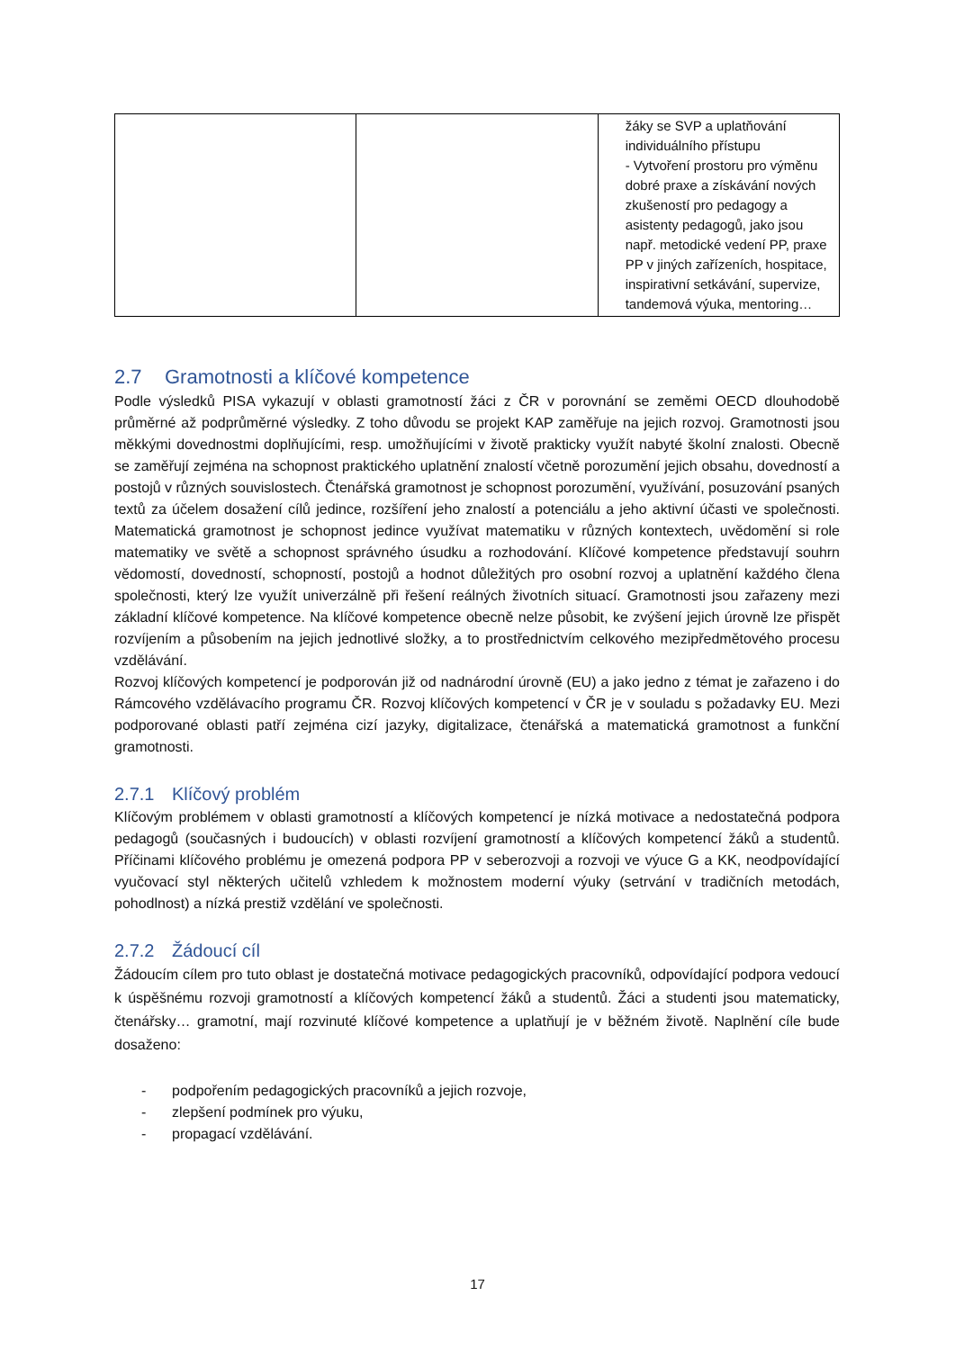| | | žáky se SVP a uplatňování individuálního přístupu - Vytvoření prostoru pro výměnu dobré praxe a získávání nových zkušeností pro pedagogy a asistenty pedagogů, jako jsou např. metodické vedení PP, praxe PP v jiných zařízeních, hospitace, inspirativní setkávání, supervize, tandemová výuka, mentoring… |
2.7 Gramotnosti a klíčové kompetence
Podle výsledků PISA vykazují v oblasti gramotností žáci z ČR v porovnání se zeměmi OECD dlouhodobě průměrné až podprůměrné výsledky. Z toho důvodu se projekt KAP zaměřuje na jejich rozvoj. Gramotnosti jsou měkkými dovednostmi doplňujícími, resp. umožňujícími v životě prakticky využít nabyté školní znalosti. Obecně se zaměřují zejména na schopnost praktického uplatnění znalostí včetně porozumění jejich obsahu, dovedností a postojů v různých souvislostech. Čtenářská gramotnost je schopnost porozumění, využívání, posuzování psaných textů za účelem dosažení cílů jedince, rozšíření jeho znalostí a potenciálu a jeho aktivní účasti ve společnosti. Matematická gramotnost je schopnost jedince využívat matematiku v různých kontextech, uvědomění si role matematiky ve světě a schopnost správného úsudku a rozhodování. Klíčové kompetence představují souhrn vědomostí, dovedností, schopností, postojů a hodnot důležitých pro osobní rozvoj a uplatnění každého člena společnosti, který lze využít univerzálně při řešení reálných životních situací. Gramotnosti jsou zařazeny mezi základní klíčové kompetence. Na klíčové kompetence obecně nelze působit, ke zvýšení jejich úrovně lze přispět rozvíjením a působením na jejich jednotlivé složky, a to prostřednictvím celkového mezipředmětového procesu vzdělávání.
Rozvoj klíčových kompetencí je podporován již od nadnárodní úrovně (EU) a jako jedno z témat je zařazeno i do Rámcového vzdělávacího programu ČR. Rozvoj klíčových kompetencí v ČR je v souladu s požadavky EU. Mezi podporované oblasti patří zejména cizí jazyky, digitalizace, čtenářská a matematická gramotnost a funkční gramotnosti.
2.7.1 Klíčový problém
Klíčovým problémem v oblasti gramotností a klíčových kompetencí je nízká motivace a nedostatečná podpora pedagogů (současných i budoucích) v oblasti rozvíjení gramotností a klíčových kompetencí žáků a studentů. Příčinami klíčového problému je omezená podpora PP v seberozvoji a rozvoji ve výuce G a KK, neodpovídající vyučovací styl některých učitelů vzhledem k možnostem moderní výuky (setrvání v tradičních metodách, pohodlnost) a nízká prestiž vzdělání ve společnosti.
2.7.2 Žádoucí cíl
Žádoucím cílem pro tuto oblast je dostatečná motivace pedagogických pracovníků, odpovídající podpora vedoucí k úspěšnému rozvoji gramotností a klíčových kompetencí žáků a studentů. Žáci a studenti jsou matematicky, čtenářsky… gramotní, mají rozvinuté klíčové kompetence a uplatňují je v běžném životě. Naplnění cíle bude dosaženo:
- podpořením pedagogických pracovníků a jejich rozvoje,
- zlepšení podmínek pro výuku,
- propagací vzdělávání.
17